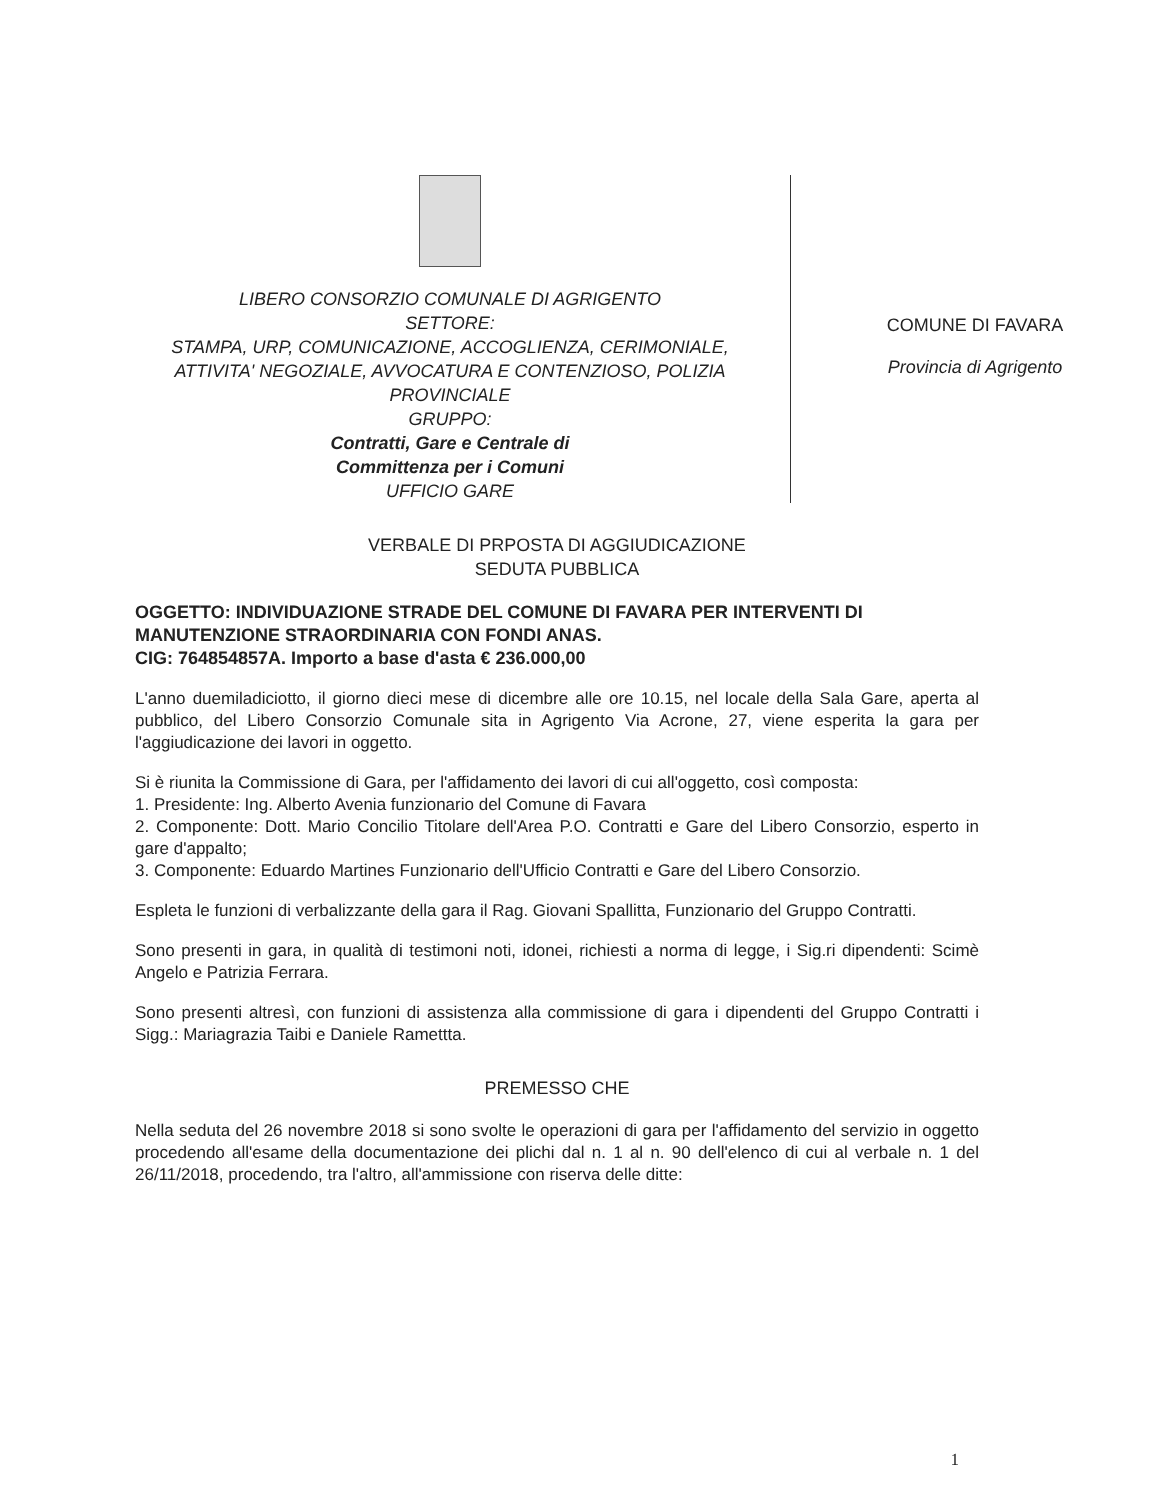LIBERO CONSORZIO COMUNALE DI AGRIGENTO
SETTORE:
STAMPA, URP, COMUNICAZIONE, ACCOGLIENZA, CERIMONIALE, ATTIVITA' NEGOZIALE, AVVOCATURA E CONTENZIOSO, POLIZIA PROVINCIALE
GRUPPO:
Contratti, Gare e Centrale di
Committenza per i Comuni
UFFICIO GARE
COMUNE DI FAVARA
Provincia di Agrigento
VERBALE DI PRPOSTA DI AGGIUDICAZIONE
SEDUTA PUBBLICA
OGGETTO: INDIVIDUAZIONE STRADE DEL COMUNE DI FAVARA PER INTERVENTI DI MANUTENZIONE STRAORDINARIA CON FONDI ANAS.
CIG: 764854857A. Importo a base d'asta € 236.000,00
L'anno duemiladiciotto, il giorno dieci mese di dicembre alle ore 10.15, nel locale della Sala Gare, aperta al pubblico, del Libero Consorzio Comunale sita in Agrigento Via Acrone, 27, viene esperita la gara per l'aggiudicazione dei lavori in oggetto.
Si è riunita la Commissione di Gara, per l'affidamento dei lavori di cui all'oggetto, così composta:
1. Presidente: Ing. Alberto Avenia funzionario del Comune di Favara
2. Componente: Dott. Mario Concilio Titolare dell'Area P.O. Contratti e Gare del Libero Consorzio, esperto in gare d'appalto;
3. Componente: Eduardo Martines Funzionario dell'Ufficio Contratti e Gare del Libero Consorzio.
Espleta le funzioni di verbalizzante della gara il Rag. Giovani Spallitta, Funzionario del Gruppo Contratti.
Sono presenti in gara, in qualità di testimoni noti, idonei, richiesti a norma di legge, i Sig.ri dipendenti: Scimè Angelo e Patrizia Ferrara.
Sono presenti altresì, con funzioni di assistenza alla commissione di gara i dipendenti del Gruppo Contratti i Sigg.: Mariagrazia Taibi e Daniele Ramettta.
PREMESSO CHE
Nella seduta del 26 novembre 2018 si sono svolte le operazioni di gara per l'affidamento del servizio in oggetto procedendo all'esame della documentazione dei plichi dal n. 1 al n. 90 dell'elenco di cui al verbale n. 1 del 26/11/2018, procedendo, tra l'altro, all'ammissione con riserva delle ditte:
1